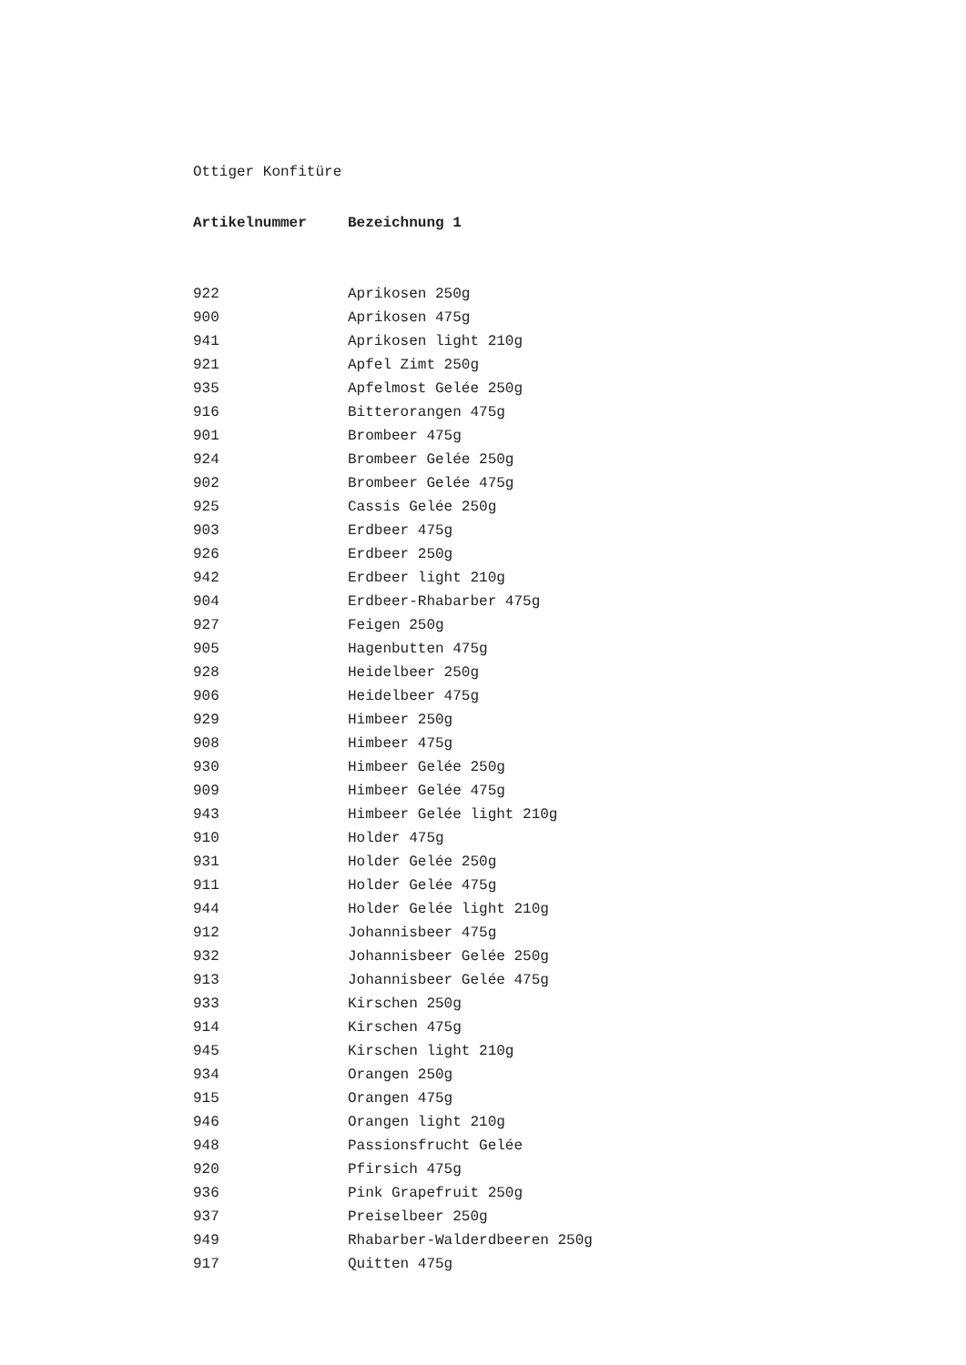Ottiger Konfitüre
| Artikelnummer | Bezeichnung 1 |
| --- | --- |
| 922 | Aprikosen 250g |
| 900 | Aprikosen 475g |
| 941 | Aprikosen light 210g |
| 921 | Apfel Zimt 250g |
| 935 | Apfelmost Gelée 250g |
| 916 | Bitterorangen 475g |
| 901 | Brombeer 475g |
| 924 | Brombeer Gelée 250g |
| 902 | Brombeer Gelée 475g |
| 925 | Cassis Gelée 250g |
| 903 | Erdbeer 475g |
| 926 | Erdbeer 250g |
| 942 | Erdbeer light 210g |
| 904 | Erdbeer-Rhabarber 475g |
| 927 | Feigen 250g |
| 905 | Hagenbutten 475g |
| 928 | Heidelbeer 250g |
| 906 | Heidelbeer 475g |
| 929 | Himbeer 250g |
| 908 | Himbeer 475g |
| 930 | Himbeer Gelée 250g |
| 909 | Himbeer Gelée 475g |
| 943 | Himbeer Gelée light 210g |
| 910 | Holder 475g |
| 931 | Holder Gelée 250g |
| 911 | Holder Gelée 475g |
| 944 | Holder Gelée light 210g |
| 912 | Johannisbeer 475g |
| 932 | Johannisbeer Gelée 250g |
| 913 | Johannisbeer Gelée 475g |
| 933 | Kirschen 250g |
| 914 | Kirschen 475g |
| 945 | Kirschen light 210g |
| 934 | Orangen 250g |
| 915 | Orangen 475g |
| 946 | Orangen light 210g |
| 948 | Passionsfrucht Gelée |
| 920 | Pfirsich 475g |
| 936 | Pink Grapefruit 250g |
| 937 | Preiselbeer 250g |
| 949 | Rhabarber-Walderdbeeren 250g |
| 917 | Quitten 475g |